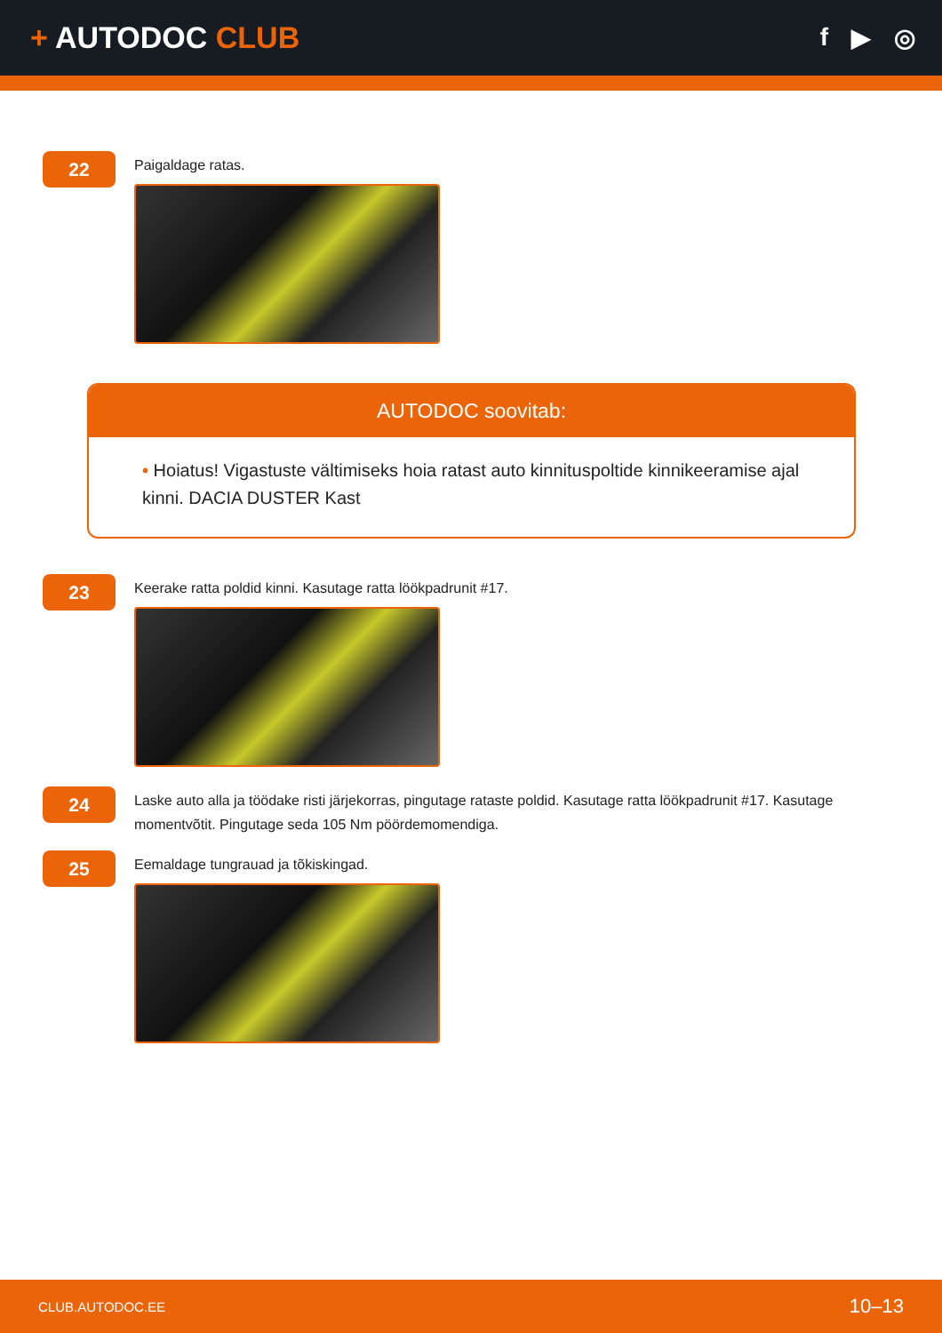+ AUTODOC CLUB
f ▶ ◎
22
Paigaldage ratas.
AUTODOC soovitab:
• Hoiatus! Vigastuste vältimiseks hoia ratast auto kinnituspoltide kinnikeeramise ajal kinni. DACIA DUSTER Kast
23
Keerake ratta poldid kinni. Kasutage ratta löökpadrunit #17.
24
Laske auto alla ja töödake risti järjekorras, pingutage rataste poldid. Kasutage ratta löökpadrunit #17. Kasutage momentvõtit. Pingutage seda 105 Nm pöördemomendiga.
25
Eemaldage tungrauad ja tõkiskingad.
CLUB.AUTODOC.EE 10–13